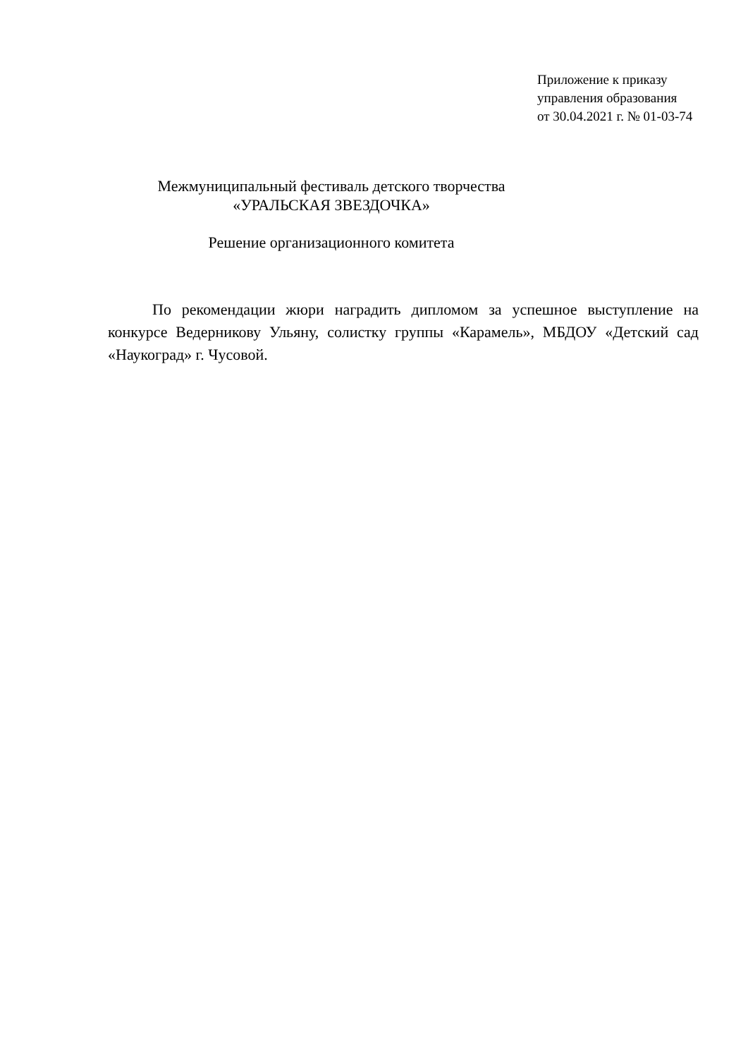Приложение к приказу
управления образования
от 30.04.2021 г. № 01-03-74
Межмуниципальный фестиваль детского творчества
«УРАЛЬСКАЯ ЗВЕЗДОЧКА»
Решение организационного комитета
По рекомендации жюри наградить дипломом за успешное выступление на конкурсе Ведерникову Ульяну, солистку группы «Карамель», МБДОУ «Детский сад «Наукоград» г. Чусовой.